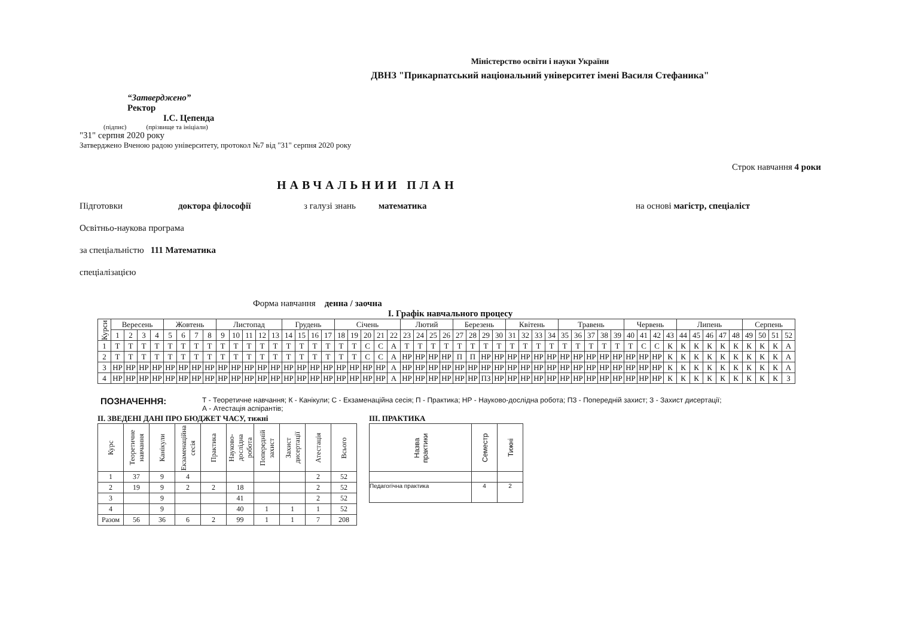Міністерство освіти і науки України
ДВНЗ "Прикарпатський національний університет імені Василя Стефаника"
“Затверджено”
Ректор
І.С. Цепенда
(підпис) (прізвище та ініціали)
"31" серпня 2020 року
Затверджено Вченою радою університету, протокол №7 від "31" серпня 2020 року
Строк навчання 4 роки
НАВЧАЛЬНИИ ПЛАН
Підготовки доктора філософії з галузі знань математика на основі магістр, спеціаліст
Освітньо-наукова програма
за спеціальністю 111 Математика
спеціалізацією
Форма навчання денна / заочна
І. Графік навчального процесу
| Курси | Вересень | | | | Жовтень | | | | Листопад | | | | | Грудень | | | | Січень | | | | | Лютий | | | | Березень | | | | Квітень | | | | Травень | | | | | Червень | | | | Липень | | | | | Серпень | | | |
| --- | --- | --- | --- | --- | --- | --- | --- | --- | --- | --- | --- | --- | --- | --- | --- | --- | --- | --- | --- | --- | --- | --- | --- | --- | --- | --- | --- | --- | --- | --- | --- | --- | --- | --- | --- | --- | --- | --- | --- | --- | --- | --- | --- | --- | --- | --- | --- | --- | --- | --- | --- | --- |
| | 1 | 2 | 3 | 4 | 5 | 6 | 7 | 8 | 9 | 10 | 11 | 12 | 13 | 14 | 15 | 16 | 17 | 18 | 19 | 20 | 21 | 22 | 23 | 24 | 25 | 26 | 27 | 28 | 29 | 30 | 31 | 32 | 33 | 34 | 35 | 36 | 37 | 38 | 39 | 40 | 41 | 42 | 43 | 44 | 45 | 46 | 47 | 48 | 49 | 50 | 51 | 52 |
| 1 | Т | Т | Т | Т | Т | Т | Т | Т | Т | Т | Т | Т | Т | Т | Т | Т | Т | Т | Т | С | С | А | Т | Т | Т | Т | Т | Т | Т | Т | Т | Т | Т | Т | Т | Т | Т | Т | Т | Т | С | С | К | К | К | К | К | К | К | К | К | А |
| 2 | Т | Т | Т | Т | Т | Т | Т | Т | Т | Т | Т | Т | Т | Т | Т | Т | Т | Т | Т | С | С | А | НР | НР | НР | НР | П | П | НР | НР | НР | НР | НР | НР | НР | НР | НР | НР | НР | НР | НР | НР | К | К | К | К | К | К | К | К | К | А |
| 3 | НР | НР | НР | НР | НР | НР | НР | НР | НР | НР | НР | НР | НР | НР | НР | НР | НР | НР | НР | НР | НР | А | НР | НР | НР | НР | НР | НР | НР | НР | НР | НР | НР | НР | НР | НР | НР | НР | НР | НР | НР | НР | К | К | К | К | К | К | К | К | К | А |
| 4 | НР | НР | НР | НР | НР | НР | НР | НР | НР | НР | НР | НР | НР | НР | НР | НР | НР | НР | НР | НР | НР | А | НР | НР | НР | НР | НР | НР | ПЗ | НР | НР | НР | НР | НР | НР | НР | НР | НР | НР | НР | НР | НР | К | К | К | К | К | К | К | К | К | З |
ПОЗНАЧЕННЯ: Т - Теоретичне навчання; К - Канікули; С - Екзаменаційна сесія; П - Практика; НР - Науково-дослідна робота; ПЗ - Попередній захист; З - Захист дисертації;
А - Атестація аспірантів;
ІІ. ЗВЕДЕНІ ДАНІ ПРО БЮДЖЕТ ЧАСУ, тижні
| Курс | Теоретичне навчання | Канікули | Екзаменаційна сесія | Практика | Науково-дослідна робота | Попередній захист | Захист дисертації | Атестація | Всього |
| --- | --- | --- | --- | --- | --- | --- | --- | --- | --- |
| 1 | 37 | 9 | 4 | | | | | 2 | 52 |
| 2 | 19 | 9 | 2 | 2 | 18 | | | 2 | 52 |
| 3 | | 9 | | | 41 | | | 2 | 52 |
| 4 | | 9 | | | 40 | 1 | 1 | 1 | 52 |
| Разом | 56 | 36 | 6 | 2 | 99 | 1 | 1 | 7 | 208 |
ІІІ. ПРАКТИКА
| Назва практики | Семестр | Тижні |
| --- | --- | --- |
| Педагогічна практика | 4 | 2 |